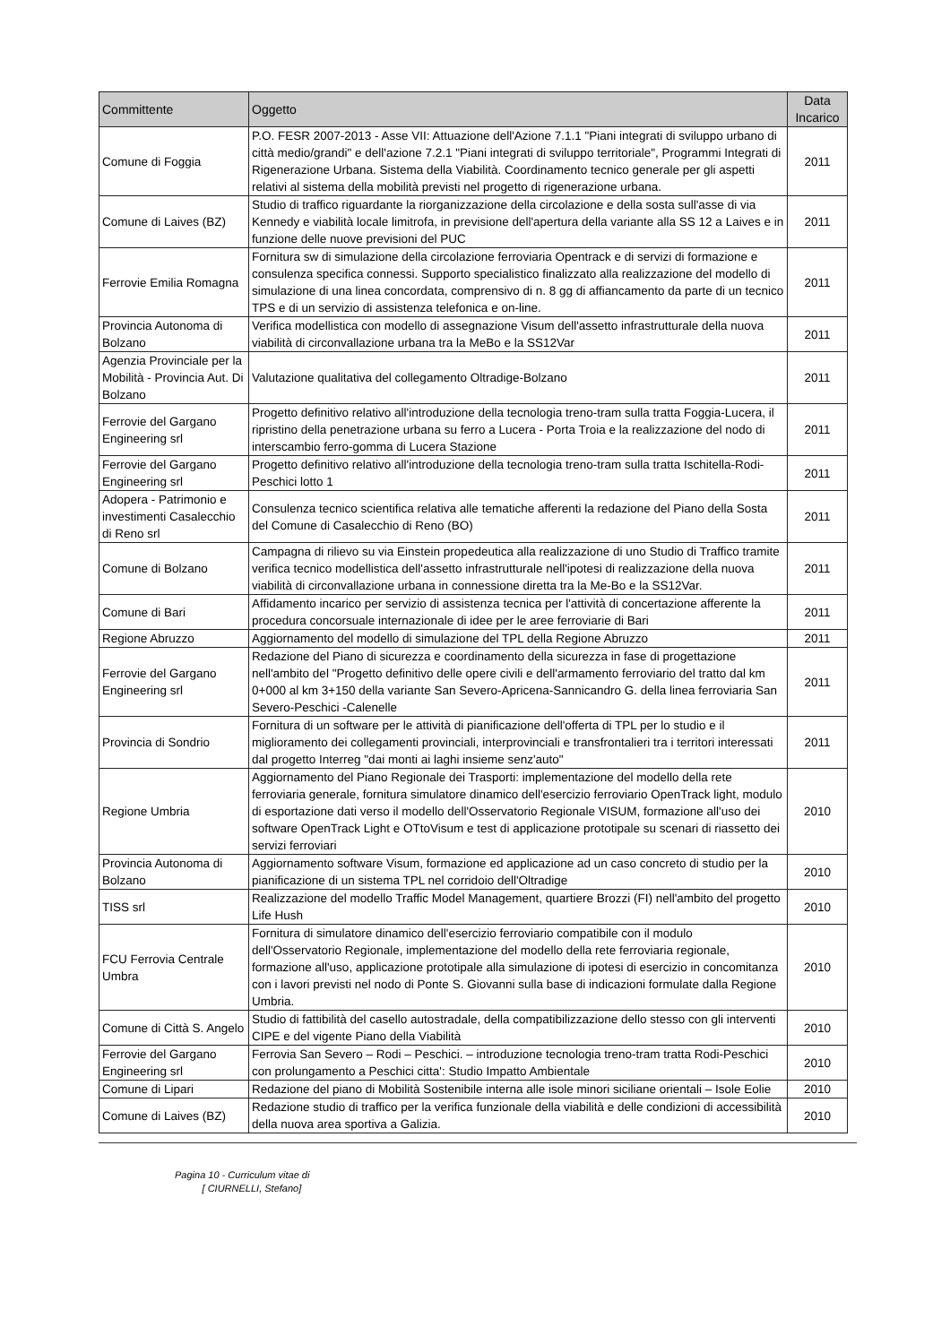| Committente | Oggetto | Data Incarico |
| --- | --- | --- |
| Comune di Foggia | P.O. FESR 2007-2013 - Asse VII: Attuazione dell'Azione 7.1.1 "Piani integrati di sviluppo urbano di città medio/grandi" e dell'azione 7.2.1 "Piani integrati di sviluppo territoriale", Programmi Integrati di Rigenerazione Urbana. Sistema della Viabilità. Coordinamento tecnico generale per gli aspetti relativi al sistema della mobilità previsti nel progetto di rigenerazione urbana. | 2011 |
| Comune di Laives (BZ) | Studio di traffico riguardante la riorganizzazione della circolazione e della sosta sull'asse di via Kennedy e viabilità locale limitrofa, in previsione dell'apertura della variante alla SS 12 a Laives e in funzione delle nuove previsioni del PUC | 2011 |
| Ferrovie Emilia Romagna | Fornitura sw di simulazione della circolazione ferroviaria Opentrack e di servizi di formazione e consulenza specifica connessi. Supporto specialistico finalizzato alla realizzazione del modello di simulazione di una linea concordata, comprensivo di n. 8 gg di affiancamento da parte di un tecnico TPS e di un servizio di assistenza telefonica e on-line. | 2011 |
| Provincia Autonoma di Bolzano | Verifica modellistica con modello di assegnazione Visum dell'assetto infrastrutturale della nuova viabilità di circonvallazione urbana tra la MeBo e la SS12Var | 2011 |
| Agenzia Provinciale per la Mobilità - Provincia Aut. Di Bolzano | Valutazione qualitativa del collegamento Oltradige-Bolzano | 2011 |
| Ferrovie del Gargano Engineering srl | Progetto definitivo relativo all'introduzione della tecnologia treno-tram sulla tratta Foggia-Lucera, il ripristino della penetrazione urbana su ferro a Lucera - Porta Troia e la realizzazione del nodo di interscambio ferro-gomma di Lucera Stazione | 2011 |
| Ferrovie del Gargano Engineering srl | Progetto definitivo relativo all'introduzione della tecnologia treno-tram sulla tratta Ischitella-Rodi-Peschici lotto 1 | 2011 |
| Adopera - Patrimonio e investimenti Casalecchio di Reno srl | Consulenza tecnico scientifica relativa alle tematiche afferenti la redazione del Piano della Sosta del Comune di Casalecchio di Reno (BO) | 2011 |
| Comune di Bolzano | Campagna di rilievo su via Einstein propedeutica alla realizzazione di uno Studio di Traffico tramite verifica tecnico modellistica dell'assetto infrastrutturale nell'ipotesi di realizzazione della nuova viabilità di circonvallazione urbana in connessione diretta tra la Me-Bo e la SS12Var. | 2011 |
| Comune di Bari | Affidamento incarico per servizio di assistenza tecnica per l'attività di concertazione afferente la procedura concorsuale internazionale di idee per le aree ferroviarie di Bari | 2011 |
| Regione Abruzzo | Aggiornamento del modello di simulazione del TPL della Regione Abruzzo | 2011 |
| Ferrovie del Gargano Engineering srl | Redazione del Piano di sicurezza e coordinamento della sicurezza in fase di progettazione nell'ambito del "Progetto definitivo delle opere civili e dell'armamento ferroviario del tratto dal km 0+000 al km 3+150 della variante San Severo-Apricena-Sannicandro G. della linea ferroviaria San Severo-Peschici -Calenelle | 2011 |
| Provincia di Sondrio | Fornitura di un software per le attività di pianificazione dell'offerta di TPL per lo studio e il miglioramento dei collegamenti provinciali, interprovinciali e transfrontalieri tra i territori interessati dal progetto Interreg "dai monti ai laghi insieme senz'auto" | 2011 |
| Regione Umbria | Aggiornamento del Piano Regionale dei Trasporti: implementazione del modello della rete ferroviaria generale, fornitura simulatore dinamico dell'esercizio ferroviario OpenTrack light, modulo di esportazione dati verso il modello dell'Osservatorio Regionale VISUM, formazione all'uso dei software OpenTrack Light e OTtoVisum e test di applicazione prototipale su scenari di riassetto dei servizi ferroviari | 2010 |
| Provincia Autonoma di Bolzano | Aggiornamento software Visum, formazione ed applicazione ad un caso concreto di studio per la pianificazione di un sistema TPL nel corridoio dell'Oltradige | 2010 |
| TISS srl | Realizzazione del modello Traffic Model Management, quartiere Brozzi (FI) nell'ambito del progetto Life Hush | 2010 |
| FCU Ferrovia Centrale Umbra | Fornitura di simulatore dinamico dell'esercizio ferroviario compatibile con il modulo dell'Osservatorio Regionale, implementazione del modello della rete ferroviaria regionale, formazione all'uso, applicazione prototipale alla simulazione di ipotesi di esercizio in concomitanza con i lavori previsti nel nodo di Ponte S. Giovanni sulla base di indicazioni formulate dalla Regione Umbria. | 2010 |
| Comune di Città S. Angelo | Studio di fattibilità del casello autostradale, della compatibilizzazione dello stesso con gli interventi CIPE e del vigente Piano della Viabilità | 2010 |
| Ferrovie del Gargano Engineering srl | Ferrovia San Severo – Rodi – Peschici. – introduzione tecnologia treno-tram tratta Rodi-Peschici con prolungamento a Peschici citta': Studio Impatto Ambientale | 2010 |
| Comune di Lipari | Redazione del piano di Mobilità Sostenibile interna alle isole minori siciliane orientali – Isole Eolie | 2010 |
| Comune di Laives (BZ) | Redazione studio di traffico per la verifica funzionale della viabilità e delle condizioni di accessibilità della nuova area sportiva a Galizia. | 2010 |
Pagina 10 - Curriculum vitae di
[ CIURNELLI, Stefano]